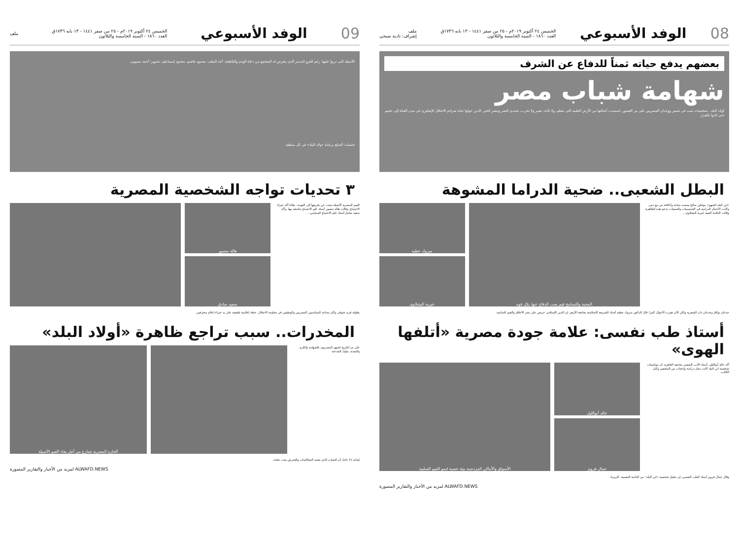08 الوفد الأسبوعي الخميس ٢٤ أكتوبر ٢٠١٩م - ٢٥ من صفر ١٤٤١ - ١٣ بابه ١٧٣٦ق
العدد ١٨٦٠ - السنة الخامسة والثلاثون ملف
إشراف: نادية صبحى
بعضهم يدفع حياته ثمناً للدفاع عن الشرف
شهامة شباب مصر
أولاد البلد.. شخصيات ثبتت فى ضمير ووجدان المصريين على مر العصور، استمدت أصالتها من الأرض الطيبة التى تعطى ولا تأخذ، تعمر ولا تخرب، تتصدى للشر وتنشر الخير. الذين حولوا حياة شراذم الاحتلال الإنجليزى فى مدن القناة إلى جحيم حتى لاذوا بالفرار.
البطل الشعبى.. ضحية الدراما المشوهة
«ابن البلد الشهم» مواطن صالح يستمد مبادئه وأخلاقه من نبع دينى وكانت الأعمال الدرامية فى الخمسينات والستينات تدعم هذه الظاهرة. وقالت الناقدة الفنية خيرية البشلاوى...
المحبة والتسامح قيم يجب الدفاع عنها بكل قوة
مبروك عطية
خيرية البشلاوى
جدعان بولاق وجدعان باب الشعرية ولكن الأن تغيرت الأحوال كثيرا. قال الدكتور مبروك عطية أستاذ الشريعة الإسلامية بجامعة الأزهر، إن الدين الإسلامى حريص على نشر الأخلاق والقيم السامية.
أستاذ طب نفسى: علامة جودة مصرية «أتلفها الهوى»
أكد خالد أبوالليل، أستاذ الأدب الشعبى بجامعة القاهرة، أن مواصفات شخصية ابن البلد كانت محل دراسة وإعجاب من المثقفين وكبار الكتاب.
خالد أبوالليل
جمال فرويز
الأسواق والأماكن المزدحمة بيئة خصبة لنمو القيم السلبية
وقال جمال فرويز أستاذ الطب النفسى، إن تحليل شخصية «ابن البلد» من الناحية النفسية. كاريزما
ALWAFD.NEWS لمزيد من الأخبار والتقارير المصورة
09 الوفد الأسبوعي الخميس ٢٤ أكتوبر ٢٠١٩م - ٢٥ من صفر ١٤٤١ - ١٣ بابه ١٧٣٦ق
العدد ١٨٦٠ - السنة الخامسة والثلاثون ملف
الأصيلة التى تربوا عليها. رغم الغزو المدمر الذى يتعرض له المجتمع من دعاة الهدم والبلطجة. أعد الملف: محمود هاشم، محمود إسماعيل، تصوير: أحمد بسيونى
جلسات الصلح برعاية «ولاد البلد» فى كل منطقة
٣ تحديات تواجه الشخصية المصرية
القيم المصرية الأصيلة تبحث عن طريقها إلى العودة.. هكذا أكد خبراء الاجتماع، وقالت هالة منصور أستاذ علم الاجتماع بجامعة بنها. وأكد سعيد صادق أستاذ علم الاجتماع السياسى...
هالة منصور
سعيد صادق
بطولة فريد شوقى وكان يساعد السياسيين المصريين والوطنيين فى مقاومة الاحتلال. خطة إعلامية تلقيقية على يد خبراء إعلام محترفين.
المخدرات.. سبب تراجع ظاهرة «أولاد البلد»
على مر التاريخ اشتهر المصريون بالشهامة والكرم والنجدة. ملوك الجدعنة
الحارة المصرية تصارع من أجل بقاء القيم الأصيلة
إصابة ٢٤ عاما، أن الشباب الذى يتعمد المعاكسات والتحرش يجب عقابه.
ALWAFD.NEWS لمزيد من الأخبار والتقارير المصورة